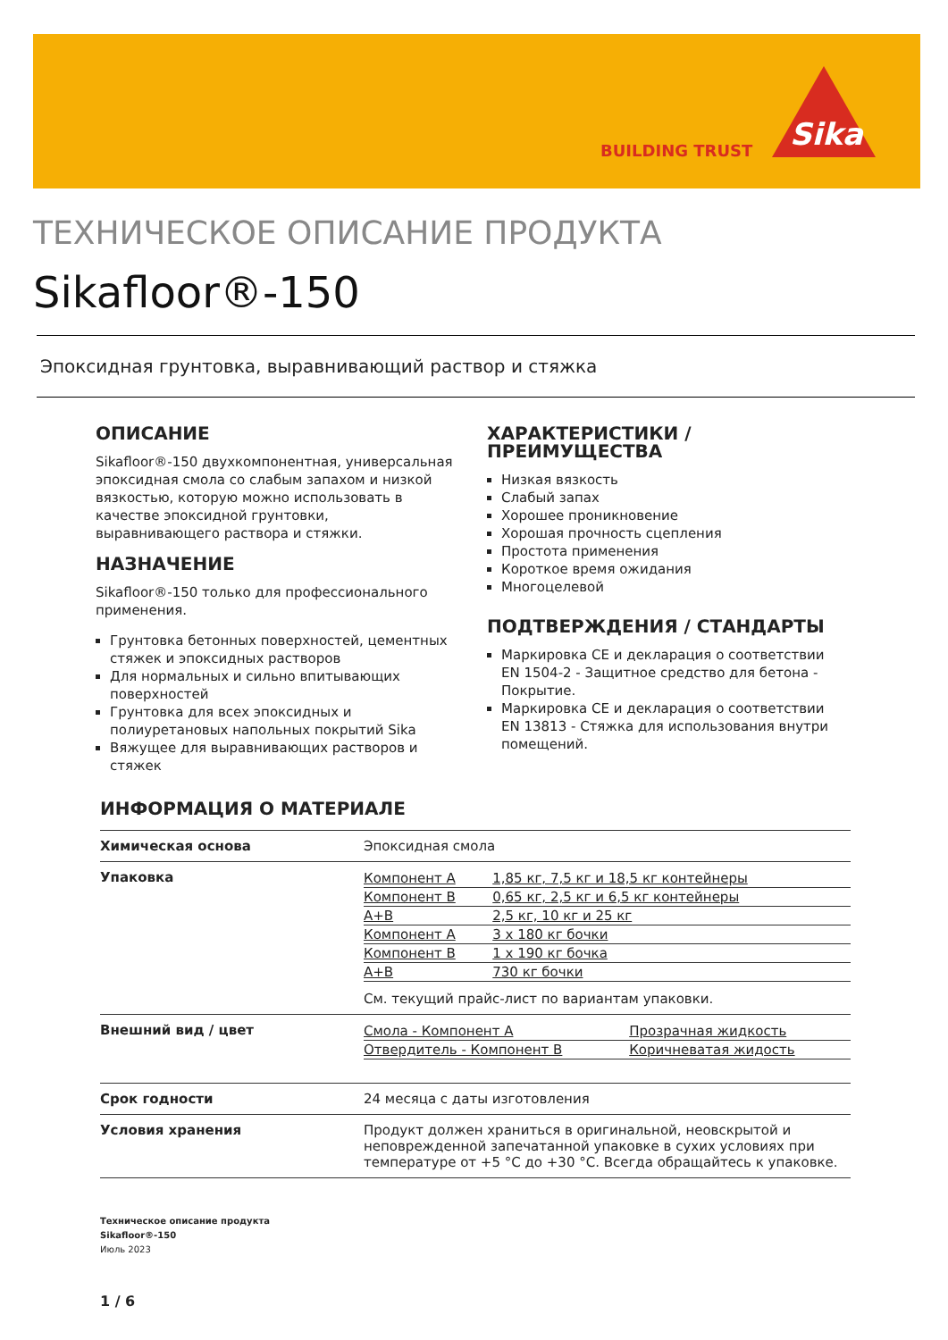BUILDING TRUST
Sika
ТЕХНИЧЕСКОЕ ОПИСАНИЕ ПРОДУКТА
Sikafloor®-150
Эпоксидная грунтовка, выравнивающий раствор и стяжка
ОПИСАНИЕ
Sikafloor®-150 двухкомпонентная, универсальная эпоксидная смола со слабым запахом и низкой вязкостью, которую можно использовать в качестве эпоксидной грунтовки, выравнивающего раствора и стяжки.
НАЗНАЧЕНИЕ
Sikafloor®-150 только для профессионального применения.
Грунтовка бетонных поверхностей, цементных стяжек и эпоксидных растворов
Для нормальных и сильно впитывающих поверхностей
Грунтовка для всех эпоксидных и полиуретановых напольных покрытий Sika
Вяжущее для выравнивающих растворов и стяжек
ХАРАКТЕРИСТИКИ / ПРЕИМУЩЕСТВА
Низкая вязкость
Слабый запах
Хорошее проникновение
Хорошая прочность сцепления
Простота применения
Короткое время ожидания
Многоцелевой
ПОДТВЕРЖДЕНИЯ / СТАНДАРТЫ
Маркировка CE и декларация о соответствии EN 1504-2 - Защитное средство для бетона - Покрытие.
Маркировка CE и декларация о соответствии EN 13813 - Стяжка для использования внутри помещений.
ИНФОРМАЦИЯ О МАТЕРИАЛЕ
| Химическая основа | Эпоксидная смола |
| Упаковка | / Компонент A / 1,85 кг, 7,5 кг и 18,5 кг контейнеры / / Компонент B / 0,65 кг, 2,5 кг и 6,5 кг контейнеры / / A+B / 2,5 кг, 10 кг и 25 кг / / Компонент A / 3 x 180 кг бочки / / Компонент B / 1 x 190 кг бочка / / A+B / 730 кг бочки / См. текущий прайс-лист по вариантам упаковки. |
| Внешний вид / цвет | / Смола - Компонент A / Прозрачная жидкость / / Отвердитель - Компонент B / Коричневатая жидость / |
| Срок годности | 24 месяца с даты изготовления |
| Условия хранения | Продукт должен храниться в оригинальной, неовскрытой и неповрежденной запечатанной упаковке в сухих условиях при температуре от +5 °C до +30 °C. Всегда обращайтесь к упаковке. |
Техническое описание продукта
Sikafloor®-150
Июль 2023
1 / 6